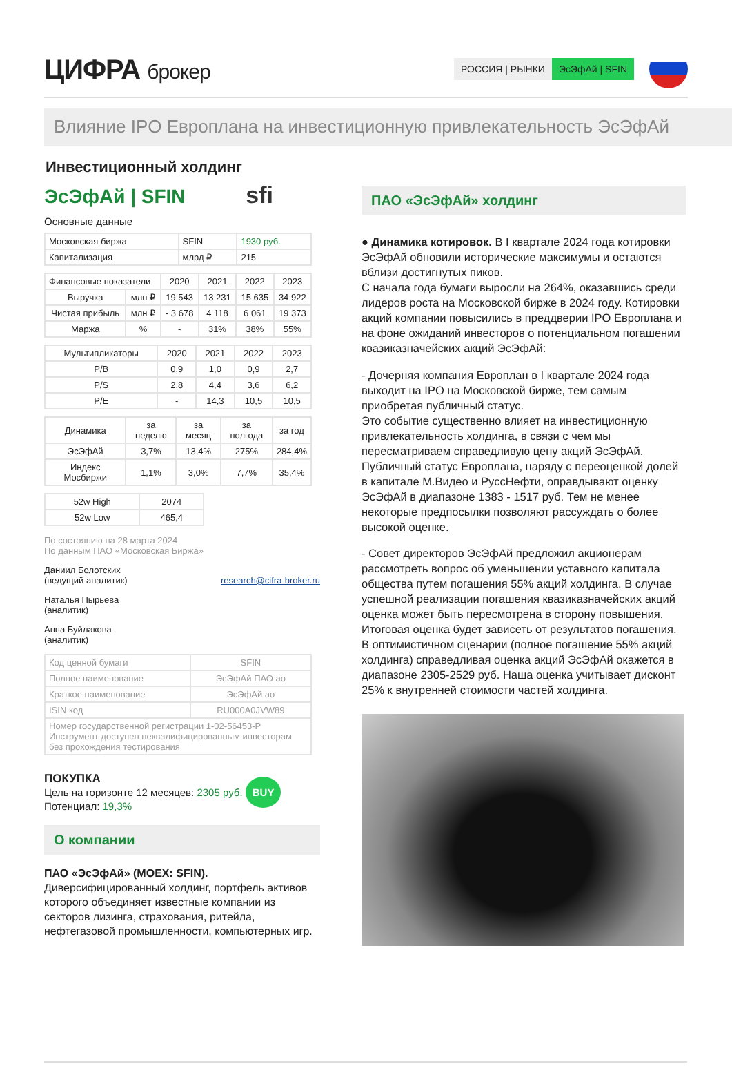ЦИФРА брокер
РОССИЯ | РЫНКИ ЭсЭфАй | SFIN
Влияние IPO Европлана на инвестиционную привлекательность ЭсЭфАй
Инвестиционный холдинг
ЭсЭфАй | SFIN sfi
Основные данные
| Московская биржа | SFIN | 1930 руб. |
| Капитализация | млрд ₽ | 215 |
| Финансовые показатели | | 2020 | 2021 | 2022 | 2023 |
| --- | --- | --- | --- | --- | --- |
| Выручка | млн ₽ | 19 543 | 13 231 | 15 635 | 34 922 |
| Чистая прибыль | млн ₽ | - 3 678 | 4 118 | 6 061 | 19 373 |
| Маржа | % | - | 31% | 38% | 55% |
| Мультипликаторы | 2020 | 2021 | 2022 | 2023 |
| --- | --- | --- | --- | --- |
| P/B | 0,9 | 1,0 | 0,9 | 2,7 |
| P/S | 2,8 | 4,4 | 3,6 | 6,2 |
| P/E | - | 14,3 | 10,5 | 10,5 |
| Динамика | за неделю | за месяц | за полгода | за год |
| --- | --- | --- | --- | --- |
| ЭсЭфАй | 3,7% | 13,4% | 275% | 284,4% |
| Индекс Мосбиржи | 1,1% | 3,0% | 7,7% | 35,4% |
| 52w High | 2074 |
| 52w Low | 465,4 |
По состоянию на 28 марта 2024
По данным ПАО «Московская Биржа»
Даниил Болотских
(ведущий аналитик) research@cifra-broker.ru
Наталья Пырьева
(аналитик)
Анна Буйлакова
(аналитик)
| Код ценной бумаги | SFIN |
| Полное наименование | ЭсЭфАй ПАО ао |
| Краткое наименование | ЭсЭфАй ао |
| ISIN код | RU000A0JVW89 |
| Номер государственной регистрации 1-02-56453-P Инструмент доступен неквалифицированным инвесторам без прохождения тестирования | |
ПОКУПКА
Цель на горизонте 12 месяцев: 2305 руб. BUY
Потенциал: 19,3%
О компании
ПАО «ЭсЭфАй» (MOEX: SFIN).
Диверсифицированный холдинг, портфель активов которого объединяет известные компании из секторов лизинга, страхования, ритейла, нефтегазовой промышленности, компьютерных игр.
ПАО «ЭсЭфАй» холдинг
● Динамика котировок. В I квартале 2024 года котировки ЭсЭфАй обновили исторические максимумы и остаются вблизи достигнутых пиков.
С начала года бумаги выросли на 264%, оказавшись среди лидеров роста на Московской бирже в 2024 году. Котировки акций компании повысились в преддверии IPO Европлана и на фоне ожиданий инвесторов о потенциальном погашении квазиказначейских акций ЭсЭфАй:
- Дочерняя компания Европлан в I квартале 2024 года выходит на IPO на Московской бирже, тем самым приобретая публичный статус.
Это событие существенно влияет на инвестиционную привлекательность холдинга, в связи с чем мы пересматриваем справедливую цену акций ЭсЭфАй.
Публичный статус Европлана, наряду с переоценкой долей в капитале М.Видео и РуссНефти, оправдывают оценку ЭсЭфАй в диапазоне 1383 - 1517 руб. Тем не менее некоторые предпосылки позволяют рассуждать о более высокой оценке.
- Совет директоров ЭсЭфАй предложил акционерам рассмотреть вопрос об уменьшении уставного капитала общества путем погашения 55% акций холдинга. В случае успешной реализации погашения квазиказначейских акций оценка может быть пересмотрена в сторону повышения. Итоговая оценка будет зависеть от результатов погашения.
В оптимистичном сценарии (полное погашение 55% акций холдинга) справедливая оценка акций ЭсЭфАй окажется в диапазоне 2305-2529 руб. Наша оценка учитывает дисконт 25% к внутренней стоимости частей холдинга.